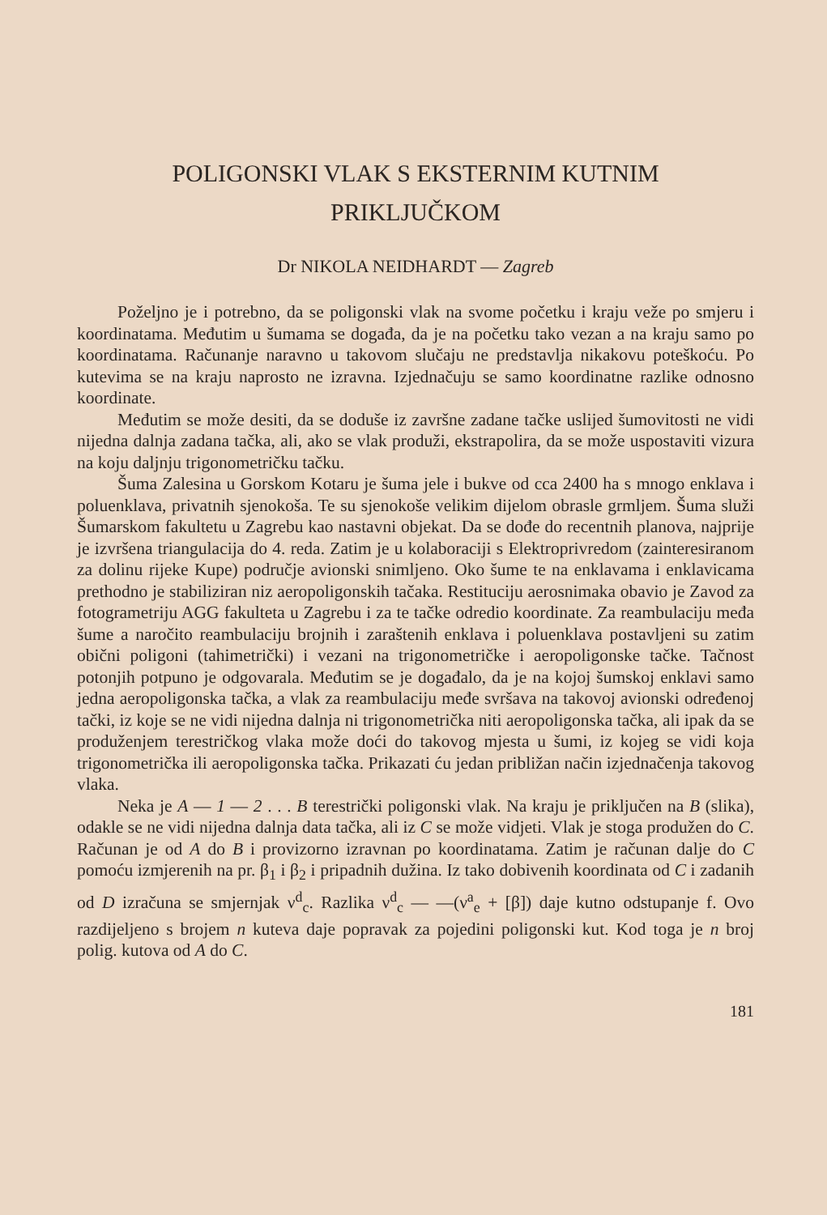POLIGONSKI VLAK S EKSTERNIM KUTNIM
PRIKLJUČKOM
Dr NIKOLA NEIDHARDT — Zagreb
Poželjno je i potrebno, da se poligonski vlak na svome početku i kraju veže po smjeru i koordinatama. Međutim u šumama se događa, da je na početku tako vezan a na kraju samo po koordinatama. Računanje naravno u takovom slučaju ne predstavlja nikakovu poteškoću. Po kutevima se na kraju naprosto ne izravna. Izjednačuju se samo koordinatne razlike odnosno koordinate.
Međutim se može desiti, da se doduše iz završne zadane tačke uslijed šumovitosti ne vidi nijedna dalnja zadana tačka, ali, ako se vlak produži, ekstrapolira, da se može uspostaviti vizura na koju daljnju trigonometričku tačku.
Šuma Zalesina u Gorskom Kotaru je šuma jele i bukve od cca 2400 ha s mnogo enklava i poluenklava, privatnih sjenokoša. Te su sjenokoše velikim dijelom obrasle grmljem. Šuma služi Šumarskom fakultetu u Zagrebu kao nastavni objekat. Da se dođe do recentnih planova, najprije je izvršena triangulacija do 4. reda. Zatim je u kolaboraciji s Elektroprivredom (zainteresiranom za dolinu rijeke Kupe) područje avionski snimljeno. Oko šume te na enklavama i enklavicama prethodno je stabiliziran niz aeropoligonskih tačaka. Restituciju aerosnimaka obavio je Zavod za fotogrametriju AGG fakulteta u Zagrebu i za te tačke odredio koordinate. Za reambulaciju međa šume a naročito reambulaciju brojnih i zaraštenih enklava i poluenklava postavljeni su zatim obični poligoni (tahimetrički) i vezani na trigonometričke i aeropoligonske tačke. Tačnost potonjih potpuno je odgovarala. Međutim se je događalo, da je na kojoj šumskoj enklavi samo jedna aeropoligonska tačka, a vlak za reambulaciju međe svršava na takovoj avionski određenoj tački, iz koje se ne vidi nijedna dalnja ni trigonometrička niti aeropoligonska tačka, ali ipak da se produženjem terestričkog vlaka može doći do takovog mjesta u šumi, iz kojeg se vidi koja trigonometrička ili aeropoligonska tačka. Prikazati ću jedan približan način izjednačenja takovog vlaka.
Neka je A — 1 — 2 . . . B terestrički poligonski vlak. Na kraju je priključen na B (slika), odakle se ne vidi nijedna dalnja data tačka, ali iz C se može vidjeti. Vlak je stoga produžen do C. Računan je od A do B i provizorno izravnan po koordinatama. Zatim je računan dalje do C pomoću izmjerenih na pr. β<sub>1</sub> i β<sub>2</sub> i pripadnih dužina. Iz tako dobivenih koordinata od C i zadanih od D izračuna se smjernjak ν<sup>d</sup><sub>c</sub>. Razlika ν<sup>d</sup><sub>c</sub> — —(ν<sup>a</sup><sub>e</sub> + [β]) daje kutno odstupanje f. Ovo razdijeljeno s brojem n kuteva daje popravak za pojedini poligonski kut. Kod toga je n broj polig. kutova od A do C.
181